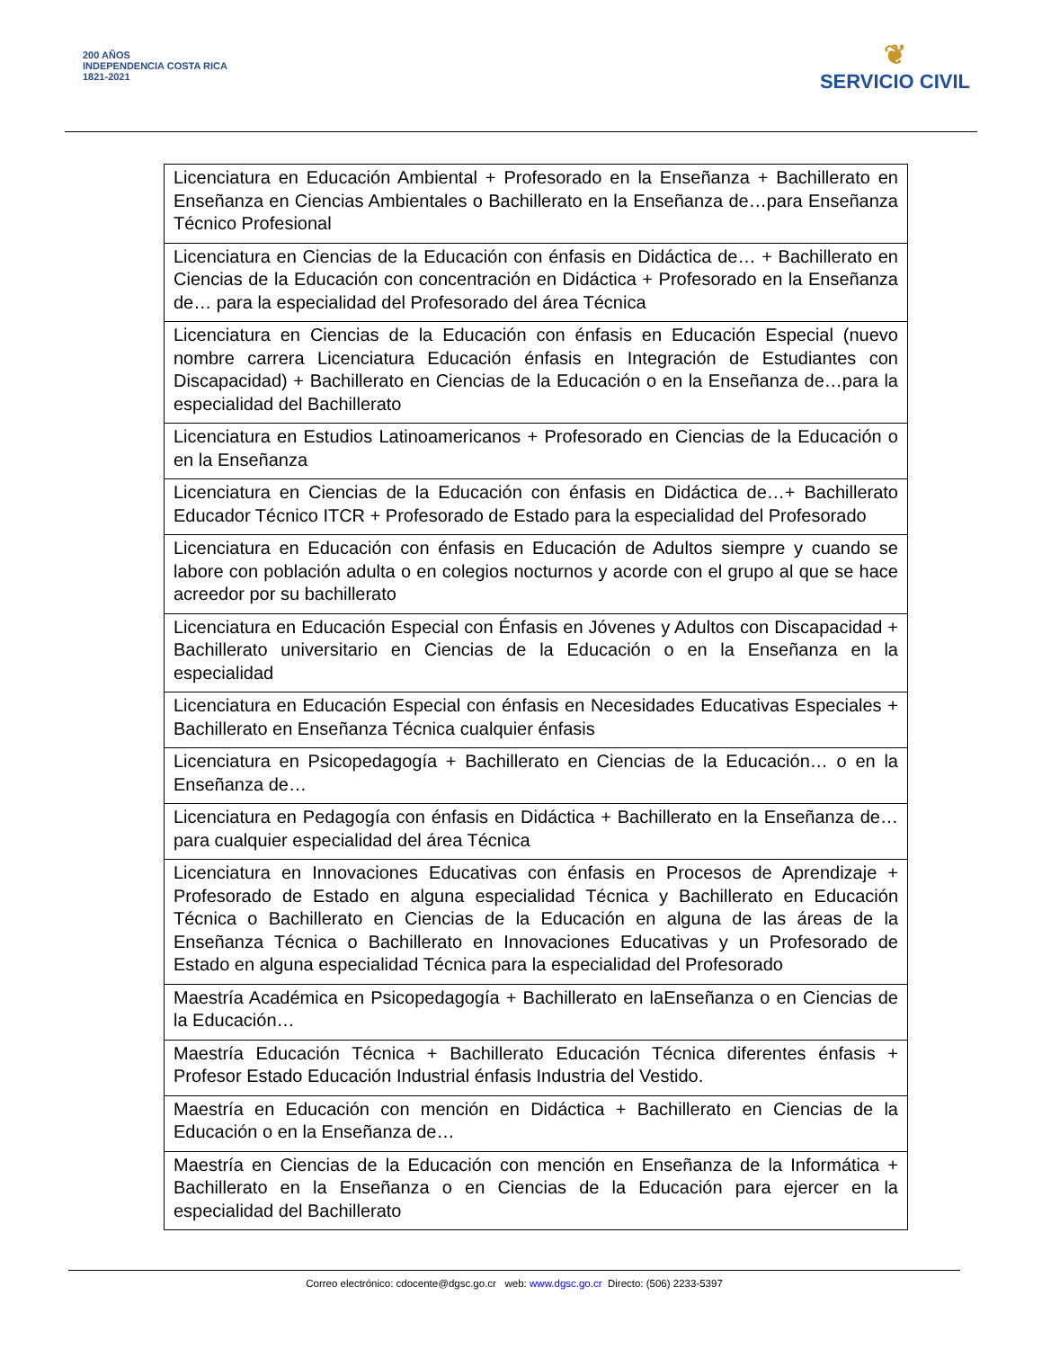200 AÑOS
INDEPENDENCIA COSTA RICA
1821-2021
❦
SERVICIO CIVIL
| Licenciatura en Educación Ambiental + Profesorado en la Enseñanza + Bachillerato en Enseñanza en Ciencias Ambientales o Bachillerato en la Enseñanza de…para Enseñanza Técnico Profesional |
| Licenciatura en Ciencias de la Educación con énfasis en Didáctica de… + Bachillerato en Ciencias de la Educación con concentración en Didáctica + Profesorado en la Enseñanza de… para la especialidad del Profesorado del área Técnica |
| Licenciatura en Ciencias de la Educación con énfasis en Educación Especial (nuevo nombre carrera Licenciatura Educación énfasis en Integración de Estudiantes con Discapacidad) + Bachillerato en Ciencias de la Educación o en la Enseñanza de…para la especialidad del Bachillerato |
| Licenciatura en Estudios Latinoamericanos + Profesorado en Ciencias de la Educación o en la Enseñanza |
| Licenciatura en Ciencias de la Educación con énfasis en Didáctica de…+ Bachillerato Educador Técnico ITCR + Profesorado de Estado para la especialidad del Profesorado |
| Licenciatura en Educación con énfasis en Educación de Adultos siempre y cuando se labore con población adulta o en colegios nocturnos y acorde con el grupo al que se hace acreedor por su bachillerato |
| Licenciatura en Educación Especial con Énfasis en Jóvenes y Adultos con Discapacidad + Bachillerato universitario en Ciencias de la Educación o en la Enseñanza en la especialidad |
| Licenciatura en Educación Especial con énfasis en Necesidades Educativas Especiales + Bachillerato en Enseñanza Técnica cualquier énfasis |
| Licenciatura en Psicopedagogía + Bachillerato en Ciencias de la Educación… o en la Enseñanza de… |
| Licenciatura en Pedagogía con énfasis en Didáctica + Bachillerato en la Enseñanza de… para cualquier especialidad del área Técnica |
| Licenciatura en Innovaciones Educativas con énfasis en Procesos de Aprendizaje + Profesorado de Estado en alguna especialidad Técnica y Bachillerato en Educación Técnica o Bachillerato en Ciencias de la Educación en alguna de las áreas de la Enseñanza Técnica o Bachillerato en Innovaciones Educativas y un Profesorado de Estado en alguna especialidad Técnica para la especialidad del Profesorado |
| Maestría Académica en Psicopedagogía + Bachillerato en laEnseñanza o en Ciencias de la Educación… |
| Maestría Educación Técnica + Bachillerato Educación Técnica diferentes énfasis + Profesor Estado Educación Industrial énfasis Industria del Vestido. |
| Maestría en Educación con mención en Didáctica + Bachillerato en Ciencias de la Educación o en la Enseñanza de… |
| Maestría en Ciencias de la Educación con mención en Enseñanza de la Informática + Bachillerato en la Enseñanza o en Ciencias de la Educación para ejercer en la especialidad del Bachillerato |
Correo electrónico: cdocente@dgsc.go.cr web: www.dgsc.go.cr Directo: (506) 2233-5397